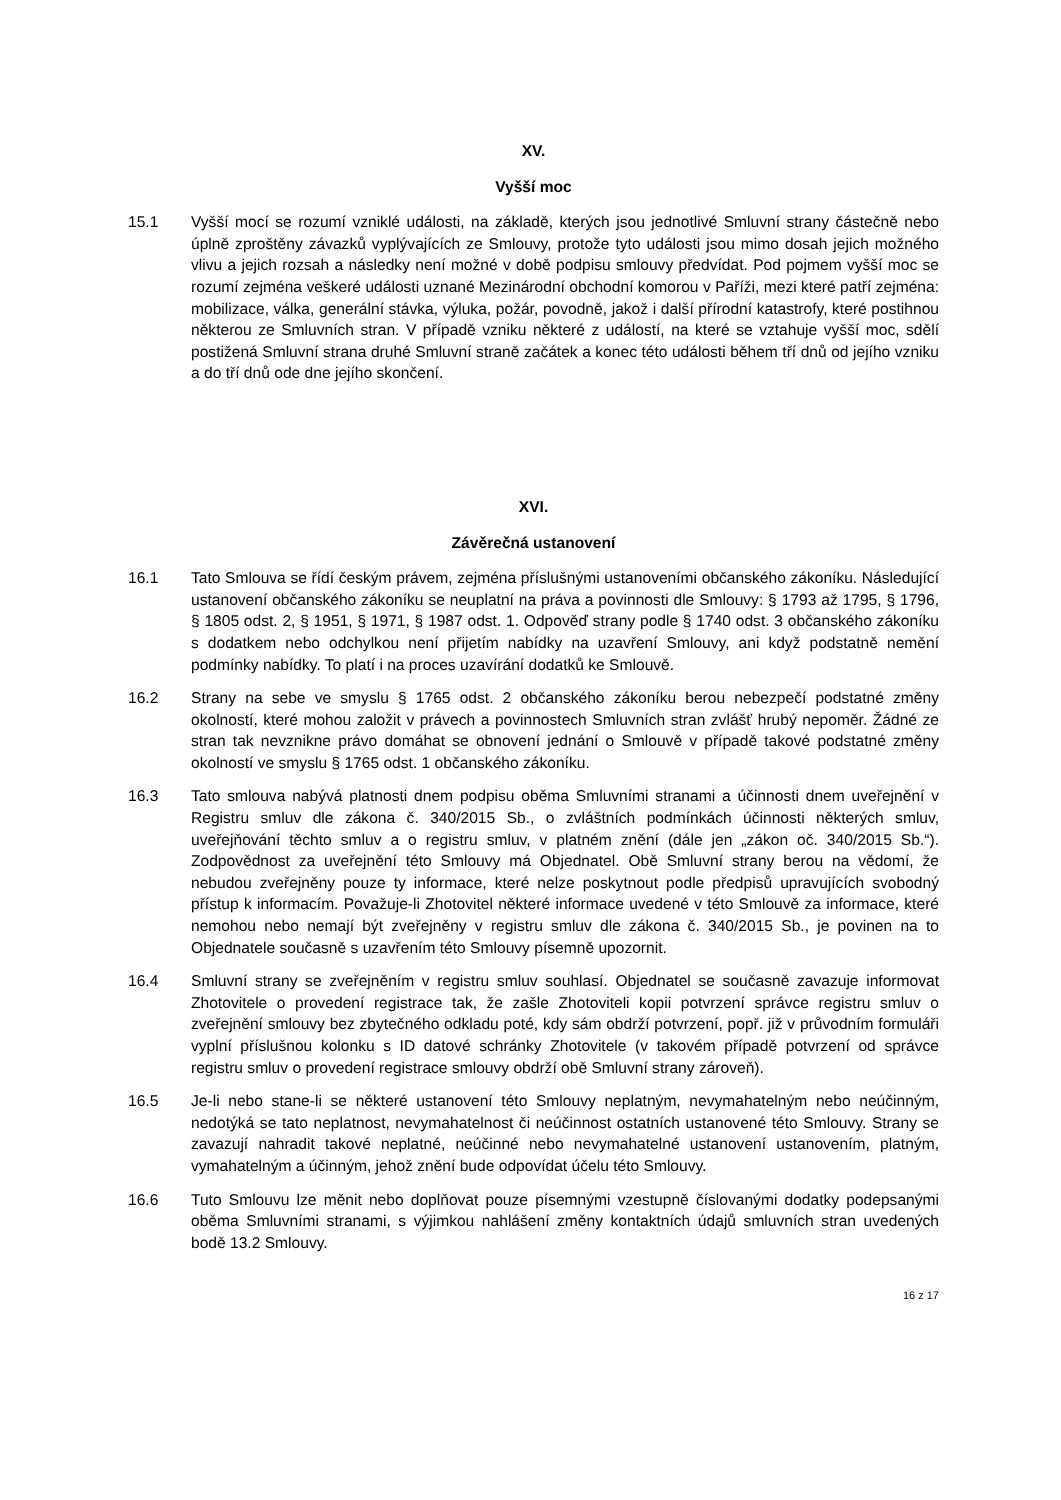XV.
Vyšší moc
15.1 Vyšší mocí se rozumí vzniklé události, na základě, kterých jsou jednotlivé Smluvní strany částečně nebo úplně zproštěny závazků vyplývajících ze Smlouvy, protože tyto události jsou mimo dosah jejich možného vlivu a jejich rozsah a následky není možné v době podpisu smlouvy předvídat. Pod pojmem vyšší moc se rozumí zejména veškeré události uznané Mezinárodní obchodní komorou v Paříži, mezi které patří zejména: mobilizace, válka, generální stávka, výluka, požár, povodně, jakož i další přírodní katastrofy, které postihnou některou ze Smluvních stran. V případě vzniku některé z událostí, na které se vztahuje vyšší moc, sdělí postižená Smluvní strana druhé Smluvní straně začátek a konec této události během tří dnů od jejího vzniku a do tří dnů ode dne jejího skončení.
XVI.
Závěrečná ustanovení
16.1 Tato Smlouva se řídí českým právem, zejména příslušnými ustanoveními občanského zákoníku. Následující ustanovení občanského zákoníku se neuplatní na práva a povinnosti dle Smlouvy: § 1793 až 1795, § 1796, § 1805 odst. 2, § 1951, § 1971, § 1987 odst. 1. Odpověď strany podle § 1740 odst. 3 občanského zákoníku s dodatkem nebo odchylkou není přijetím nabídky na uzavření Smlouvy, ani když podstatně nemění podmínky nabídky. To platí i na proces uzavírání dodatků ke Smlouvě.
16.2 Strany na sebe ve smyslu § 1765 odst. 2 občanského zákoníku berou nebezpečí podstatné změny okolností, které mohou založit v právech a povinnostech Smluvních stran zvlášť hrubý nepoměr. Žádné ze stran tak nevznikne právo domáhat se obnovení jednání o Smlouvě v případě takové podstatné změny okolností ve smyslu § 1765 odst. 1 občanského zákoníku.
16.3 Tato smlouva nabývá platnosti dnem podpisu oběma Smluvními stranami a účinnosti dnem uveřejnění v Registru smluv dle zákona č. 340/2015 Sb., o zvláštních podmínkách účinnosti některých smluv, uveřejňování těchto smluv a o registru smluv, v platném znění (dále jen „zákon oč. 340/2015 Sb.“). Zodpovědnost za uveřejnění této Smlouvy má Objednatel. Obě Smluvní strany berou na vědomí, že nebudou zveřejněny pouze ty informace, které nelze poskytnout podle předpisů upravujících svobodný přístup k informacím. Považuje-li Zhotovitel některé informace uvedené v této Smlouvě za informace, které nemohou nebo nemají být zveřejněny v registru smluv dle zákona č. 340/2015 Sb., je povinen na to Objednatele současně s uzavřením této Smlouvy písemně upozornit.
16.4 Smluvní strany se zveřejněním v registru smluv souhlasí. Objednatel se současně zavazuje informovat Zhotovitele o provedení registrace tak, že zašle Zhotoviteli kopii potvrzení správce registru smluv o zveřejnění smlouvy bez zbytečného odkladu poté, kdy sám obdrží potvrzení, popř. již v průvodním formuláři vyplní příslušnou kolonku s ID datové schránky Zhotovitele (v takovém případě potvrzení od správce registru smluv o provedení registrace smlouvy obdrží obě Smluvní strany zároveň).
16.5 Je-li nebo stane-li se některé ustanovení této Smlouvy neplatným, nevymahatelným nebo neúčinným, nedotýká se tato neplatnost, nevymahatelnost či neúčinnost ostatních ustanovené této Smlouvy. Strany se zavazují nahradit takové neplatné, neúčinné nebo nevymahatelné ustanovení ustanovením, platným, vymahatelným a účinným, jehož znění bude odpovídat účelu této Smlouvy.
16.6 Tuto Smlouvu lze měnit nebo doplňovat pouze písemnými vzestupně číslovanými dodatky podepsanými oběma Smluvními stranami, s výjimkou nahlášení změny kontaktních údajů smluvních stran uvedených bodě 13.2 Smlouvy.
16 z 17